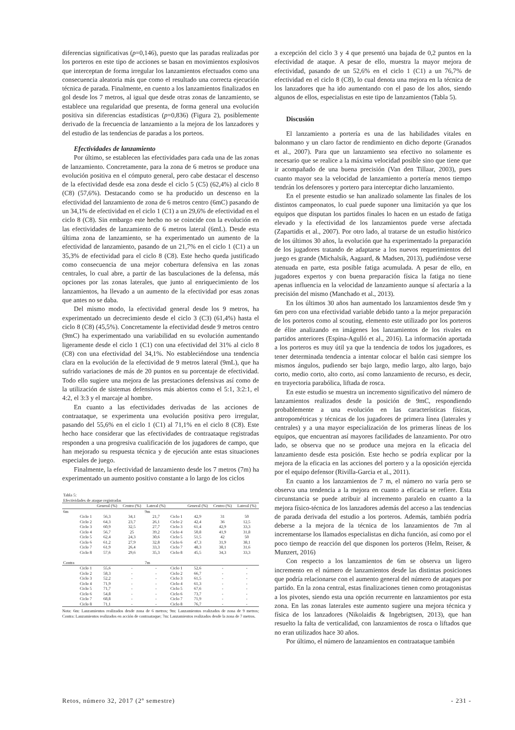diferencias significativas (p=0,146), puesto que las paradas realizadas por los porteros en este tipo de acciones se basan en movimientos explosivos que interceptan de forma irregular los lanzamientos efectuados como una consecuencia aleatoria más que como el resultado una correcta ejecución técnica de parada. Finalmente, en cuento a los lanzamientos finalizados en gol desde los 7 metros, al igual que desde otras zonas de lanzamiento, se establece una regularidad que presenta, de forma general una evolución positiva sin diferencias estadísticas (p=0,836) (Figura 2), posiblemente derivado de la frecuencia de lanzamiento a la mejora de los lanzadores y del estudio de las tendencias de paradas a los porteos.
Efectividades de lanzamiento
Por último, se establecen las efectividades para cada una de las zonas de lanzamiento. Concretamente, para la zona de 6 metros se produce una evolución positiva en el cómputo general, pero cabe destacar el descenso de la efectividad desde esa zona desde el ciclo 5 (C5) (62,4%) al ciclo 8 (C8) (57,6%). Destacando como se ha producido un descenso en la efectividad del lanzamiento de zona de 6 metros centro (6mC) pasando de un 34,1% de efectividad en el ciclo 1 (C1) a un 29,6% de efectividad en el ciclo 8 (C8). Sin embargo este hecho no se coincide con la evolución en las efectividades de lanzamiento de 6 metros lateral (6mL). Desde esta última zona de lanzamiento, se ha experimentado un aumento de la efectividad de lanzamiento, pasando de un 21,7% en el ciclo 1 (C1) a un 35,3% de efectividad para el ciclo 8 (C8). Este hecho queda justificado como consecuencia de una mejor cobertura defensiva en las zonas centrales, lo cual abre, a partir de las basculaciones de la defensa, más opciones por las zonas laterales, que junto al enriquecimiento de los lanzamientos, ha llevado a un aumento de la efectividad por esas zonas que antes no se daba.
Del mismo modo, la efectividad general desde los 9 metros, ha experimentado un decrecimiento desde el ciclo 3 (C3) (61,4%) hasta el ciclo 8 (C8) (45,5%). Concretamente la efectividad desde 9 metros centro (9mC) ha experimentado una variabilidad en su evolución aumentando ligeramente desde el ciclo 1 (C1) con una efectividad del 31% al ciclo 8 (C8) con una efectividad del 34,1%. No estableciéndose una tendencia clara en la evolución de la efectividad de 9 metros lateral (9mL), que ha sufrido variaciones de más de 20 puntos en su porcentaje de efectividad. Todo ello sugiere una mejora de las prestaciones defensivas así como de la utilización de sistemas defensivos más abiertos como el 5:1, 3:2:1, el 4:2, el 3:3 y el marcaje al hombre.
En cuanto a las efectividades derivadas de las acciones de contraataque, se experimenta una evolución positiva pero irregular, pasando del 55,6% en el ciclo 1 (C1) al 71,1% en el ciclo 8 (C8). Este hecho hace considerar que las efectividades de contraataque registradas responden a una progresiva cualificación de los jugadores de campo, que han mejorado su respuesta técnica y de ejecución ante estas situaciones especiales de juego.
Finalmente, la efectividad de lanzamiento desde los 7 metros (7m) ha experimentado un aumento positivo constante a lo largo de los ciclos
| Tabla 5: | | | | | | | | |
| Efectividades de ataque registradas | | | | | | | | |
| | | General (%) | Centro (%) | Lateral (%) | | General (%) | Centro (%) | Lateral (%) |
| 6m | | | | 9m | | | | |
| | Ciclo 1 | 56,3 | 34,1 | 21,7 | Ciclo 1 | 42,9 | 31 | 50 |
| | Ciclo 2 | 64,3 | 23,7 | 26,1 | Ciclo 2 | 42,4 | 36 | 12,5 |
| | Ciclo 3 | 60,9 | 32,5 | 27,7 | Ciclo 3 | 61,4 | 42,9 | 33,3 |
| | Ciclo 4 | 56,7 | 25 | 39,2 | Ciclo 4 | 50,8 | 41,9 | 31,8 |
| | Ciclo 5 | 62,4 | 24,3 | 30,6 | Ciclo 5 | 51,5 | 42 | 50 |
| | Ciclo 6 | 61,2 | 27,9 | 32,8 | Ciclo 6 | 47,3 | 31,9 | 38,1 |
| | Ciclo 7 | 61,9 | 26,4 | 33,3 | Ciclo 7 | 48,3 | 38,1 | 31,6 |
| | Ciclo 8 | 57,6 | 29,6 | 35,3 | Ciclo 8 | 45,5 | 34,3 | 33,3 |
| Contra | | | | 7m | | | | |
| | Ciclo 1 | 55,6 | - | - | Ciclo 1 | 52,6 | - | - |
| | Ciclo 2 | 58,3 | - | - | Ciclo 2 | 66,7 | - | - |
| | Ciclo 3 | 52,2 | - | - | Ciclo 3 | 61,5 | - | - |
| | Ciclo 4 | 71,9 | - | - | Ciclo 4 | 61,3 | - | - |
| | Ciclo 5 | 71,7 | - | - | Ciclo 5 | 67,6 | - | - |
| | Ciclo 6 | 54,8 | - | - | Ciclo 6 | 73,7 | - | - |
| | Ciclo 7 | 68,8 | - | - | Ciclo 7 | 71,9 | - | - |
| | Ciclo 8 | 71,1 | - | - | Ciclo 8 | 76,7 | - | - |
Nota: 6m: Lanzamientos realizados desde zona de 6 metros; 9m: Lanzamientos realizados de zona de 9 metros; Contra: Lanzamientos realizados en acción de contraataque; 7m: Lanzamientos realizados desde la zona de 7 metros.
a excepción del ciclo 3 y 4 que presentó una bajada de 0,2 puntos en la efectividad de ataque. A pesar de ello, muestra la mayor mejora de efectividad, pasando de un 52,6% en el ciclo 1 (C1) a un 76,7% de efectividad en el ciclo 8 (C8), lo cual denota una mejora en la técnica de los lanzadores que ha ido aumentando con el paso de los años, siendo algunos de ellos, especialistas en este tipo de lanzamientos (Tabla 5).
Discusión
El lanzamiento a portería es una de las habilidades vitales en balonmano y un claro factor de rendimiento en dicho deporte (Granados et al., 2007). Para que un lanzamiento sea efectivo no solamente es necesario que se realice a la máxima velocidad posible sino que tiene que ir acompañado de una buena precisión (Van den Tillaar, 2003), pues cuanto mayor sea la velocidad de lanzamiento a portería menos tiempo tendrán los defensores y portero para interceptar dicho lanzamiento.
En el presente estudio se han analizado solamente las finales de los distintos campeonatos, lo cual puede suponer una limitación ya que los equipos que disputan los partidos finales lo hacen en un estado de fatiga elevado y la efectividad de los lanzamientos puede verse afectada (Zapartidis et al., 2007). Por otro lado, al tratarse de un estudio histórico de los últimos 30 años, la evolución que ha experimentado la preparación de los jugadores tratando de adaptarse a los nuevos requerimientos del juego es grande (Michalsik, Aagaard, & Madsen, 2013), pudiéndose verse atenuada en parte, esta posible fatiga acumulada. A pesar de ello, en jugadores expertos y con buena preparación física la fatiga no tiene apenas influencia en la velocidad de lanzamiento aunque sí afectaría a la precisión del mismo (Manchado et al., 2013).
En los últimos 30 años han aumentado los lanzamientos desde 9m y 6m pero con una efectividad variable debido tanto a la mejor preparación de los porteros como al scouting, elemento este utilizado por los porteros de élite analizando en imágenes los lanzamientos de los rivales en partidos anteriores (Espina-Agulló et al., 2016). La información aportada a los porteros es muy útil ya que la tendencia de todos los jugadores, es tener determinada tendencia a intentar colocar el balón casi siempre los mismos ángulos, pudiendo ser bajo largo, medio largo, alto largo, bajo corto, medio corto, alto corto, así como lanzamiento de recurso, es decir, en trayectoria parabólica, liftada de rosca.
En este estudio se muestra un incremento significativo del número de lanzamientos realizados desde la posición de 9mC, respondiendo probablemente a una evolución en las características físicas, antropométricas y técnicas de los jugadores de primera línea (laterales y centrales) y a una mayor especialización de los primeras líneas de los equipos, que encuentran así mayores facilidades de lanzamiento. Por otro lado, se observa que no se produce una mejora en la eficacia del lanzamiento desde esta posición. Este hecho se podría explicar por la mejora de la eficacia en las acciones del portero y a la oposición ejercida por el equipo defensor (Rivilla-Garcia et al., 2011).
En cuanto a los lanzamientos de 7 m, el número no varía pero se observa una tendencia a la mejora en cuanto a eficacia se refiere. Esta circunstancia se puede atribuir al incremento paralelo en cuanto a la mejora físico-técnica de los lanzadores además del acceso a las tendencias de parada derivada del estudio a los porteros. Además, también podría deberse a la mejora de la técnica de los lanzamientos de 7m al incrementarse los llamados especialistas en dicha función, así como por el poco tiempo de reacción del que disponen los porteros (Helm, Reiser, & Munzert, 2016)
Con respecto a los lanzamientos de 6m se observa un ligero incremento en el número de lanzamientos desde las distintas posiciones que podría relacionarse con el aumento general del número de ataques por partido. En la zona central, estas finalizaciones tienen como protagonistas a los pivotes, siendo esta una opción recurrente en lanzamientos por esta zona. En las zonas laterales este aumento sugiere una mejora técnica y física de los lanzadores (Nikolaidis & Ingebrigtsen, 2013), que han resuelto la falta de verticalidad, con lanzamientos de rosca o liftados que no eran utilizados hace 30 años.
Por último, el número de lanzamientos en contraataque también
Retos, número 32, 2017 (2º semestre) - 231 -